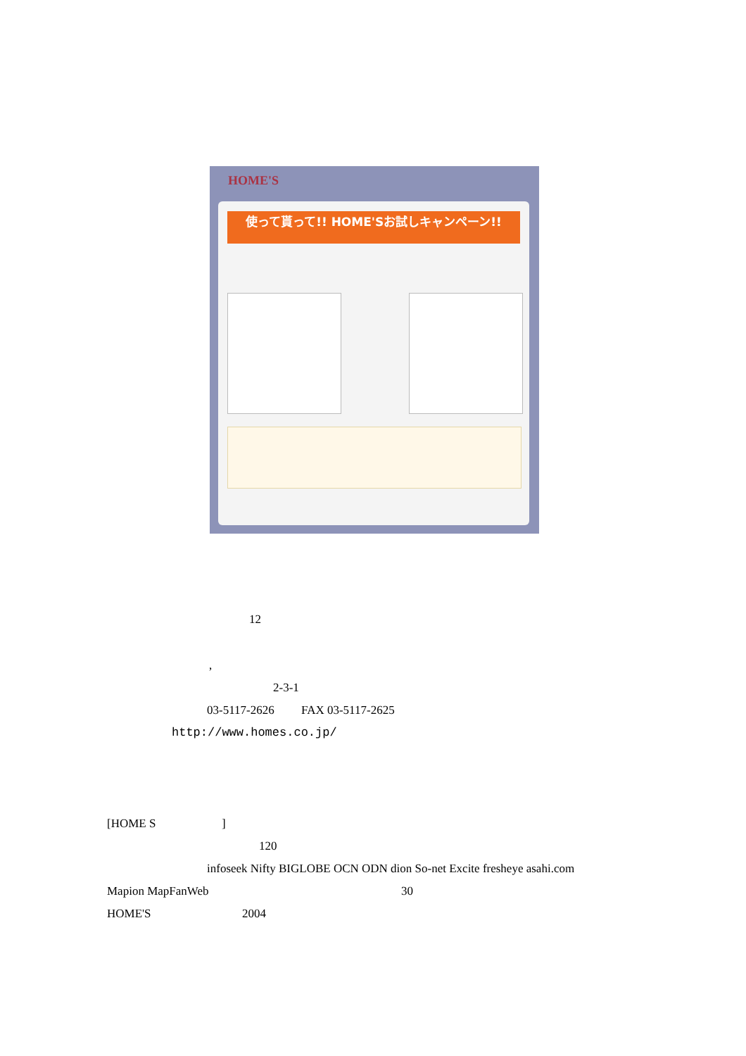HOME'S
使って貰って!! HOME'Sお試しキャンペーン!!
12
,
2-3-1
03-5117-2626 FAX 03-5117-2625
http://www.homes.co.jp/
[HOME S ]
120
infoseek Nifty BIGLOBE OCN ODN dion So-net Excite fresheye asahi.com
Mapion MapFanWeb 30
HOME'S 2004